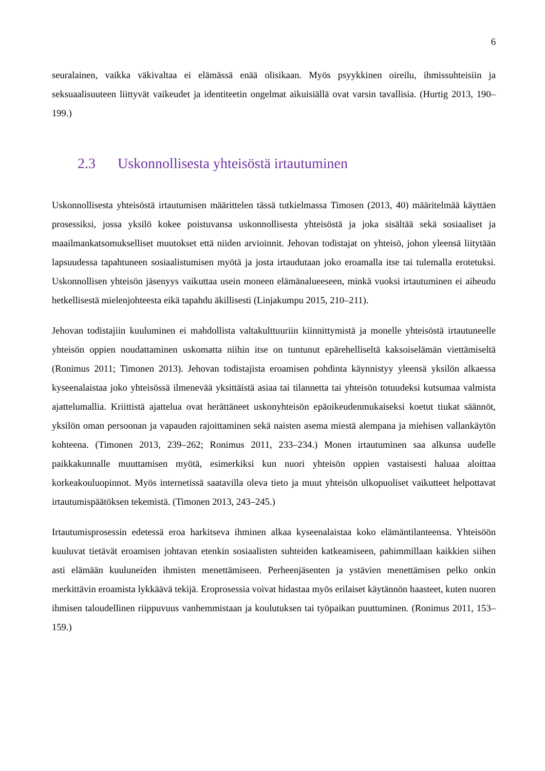6
seuralainen, vaikka väkivaltaa ei elämässä enää olisikaan. Myös psyykkinen oireilu, ihmissuhteisiin ja seksuaalisuuteen liittyvät vaikeudet ja identiteetin ongelmat aikuisiällä ovat varsin tavallisia. (Hurtig 2013, 190–199.)
2.3 Uskonnollisesta yhteisöstä irtautuminen
Uskonnollisesta yhteisöstä irtautumisen määrittelen tässä tutkielmassa Timosen (2013, 40) määritelmää käyttäen prosessiksi, jossa yksilö kokee poistuvansa uskonnollisesta yhteisöstä ja joka sisältää sekä sosiaaliset ja maailmankatsomukselliset muutokset että niiden arvioinnit. Jehovan todistajat on yhteisö, johon yleensä liitytään lapsuudessa tapahtuneen sosiaalistumisen myötä ja josta irtaudutaan joko eroamalla itse tai tulemalla erotetuksi. Uskonnollisen yhteisön jäsenyys vaikuttaa usein moneen elämänalueeseen, minkä vuoksi irtautuminen ei aiheudu hetkellisestä mielenjohteesta eikä tapahdu äkillisesti (Linjakumpu 2015, 210–211).
Jehovan todistajiin kuuluminen ei mahdollista valtakulttuuriin kiinnittymistä ja monelle yhteisöstä irtautuneelle yhteisön oppien noudattaminen uskomatta niihin itse on tuntunut epärehelliseltä kaksoiselämän viettämiseltä (Ronimus 2011; Timonen 2013). Jehovan todistajista eroamisen pohdinta käynnistyy yleensä yksilön alkaessa kyseenalaistaa joko yhteisössä ilmenevää yksittäistä asiaa tai tilannetta tai yhteisön totuudeksi kutsumaa valmista ajattelumallia. Kriittistä ajattelua ovat herättäneet uskonyhteisön epäoikeudenmukaiseksi koetut tiukat säännöt, yksilön oman persoonan ja vapauden rajoittaminen sekä naisten asema miestä alempana ja miehisen vallankäytön kohteena. (Timonen 2013, 239–262; Ronimus 2011, 233–234.) Monen irtautuminen saa alkunsa uudelle paikkakunnalle muuttamisen myötä, esimerkiksi kun nuori yhteisön oppien vastaisesti haluaa aloittaa korkeakouluopinnot. Myös internetissä saatavilla oleva tieto ja muut yhteisön ulkopuoliset vaikutteet helpottavat irtautumispäätöksen tekemistä. (Timonen 2013, 243–245.)
Irtautumisprosessin edetessä eroa harkitseva ihminen alkaa kyseenalaistaa koko elämäntilanteensa. Yhteisöön kuuluvat tietävät eroamisen johtavan etenkin sosiaalisten suhteiden katkeamiseen, pahimmillaan kaikkien siihen asti elämään kuuluneiden ihmisten menettämiseen. Perheenjäsenten ja ystävien menettämisen pelko onkin merkittävin eroamista lykkäävä tekijä. Eroprosessia voivat hidastaa myös erilaiset käytännön haasteet, kuten nuoren ihmisen taloudellinen riippuvuus vanhemmistaan ja koulutuksen tai työpaikan puuttuminen. (Ronimus 2011, 153–159.)